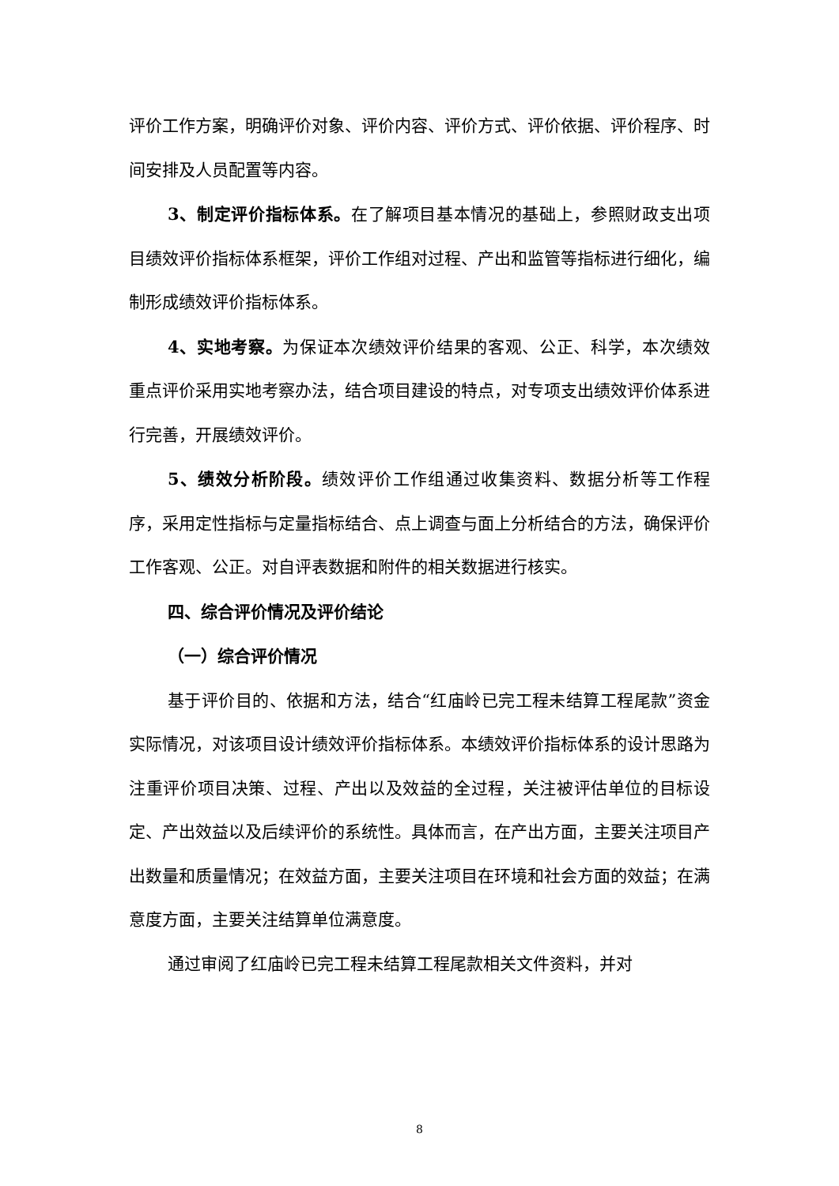评价工作方案，明确评价对象、评价内容、评价方式、评价依据、评价程序、时间安排及人员配置等内容。
3、制定评价指标体系。在了解项目基本情况的基础上，参照财政支出项目绩效评价指标体系框架，评价工作组对过程、产出和监管等指标进行细化，编制形成绩效评价指标体系。
4、实地考察。为保证本次绩效评价结果的客观、公正、科学，本次绩效重点评价采用实地考察办法，结合项目建设的特点，对专项支出绩效评价体系进行完善，开展绩效评价。
5、绩效分析阶段。绩效评价工作组通过收集资料、数据分析等工作程序，采用定性指标与定量指标结合、点上调查与面上分析结合的方法，确保评价工作客观、公正。对自评表数据和附件的相关数据进行核实。
四、综合评价情况及评价结论
（一）综合评价情况
基于评价目的、依据和方法，结合“红庙岭已完工程未结算工程尾款”资金实际情况，对该项目设计绩效评价指标体系。本绩效评价指标体系的设计思路为注重评价项目决策、过程、产出以及效益的全过程，关注被评估单位的目标设定、产出效益以及后续评价的系统性。具体而言，在产出方面，主要关注项目产出数量和质量情况；在效益方面，主要关注项目在环境和社会方面的效益；在满意度方面，主要关注结算单位满意度。
通过审阅了红庙岭已完工程未结算工程尾款相关文件资料，并对
8